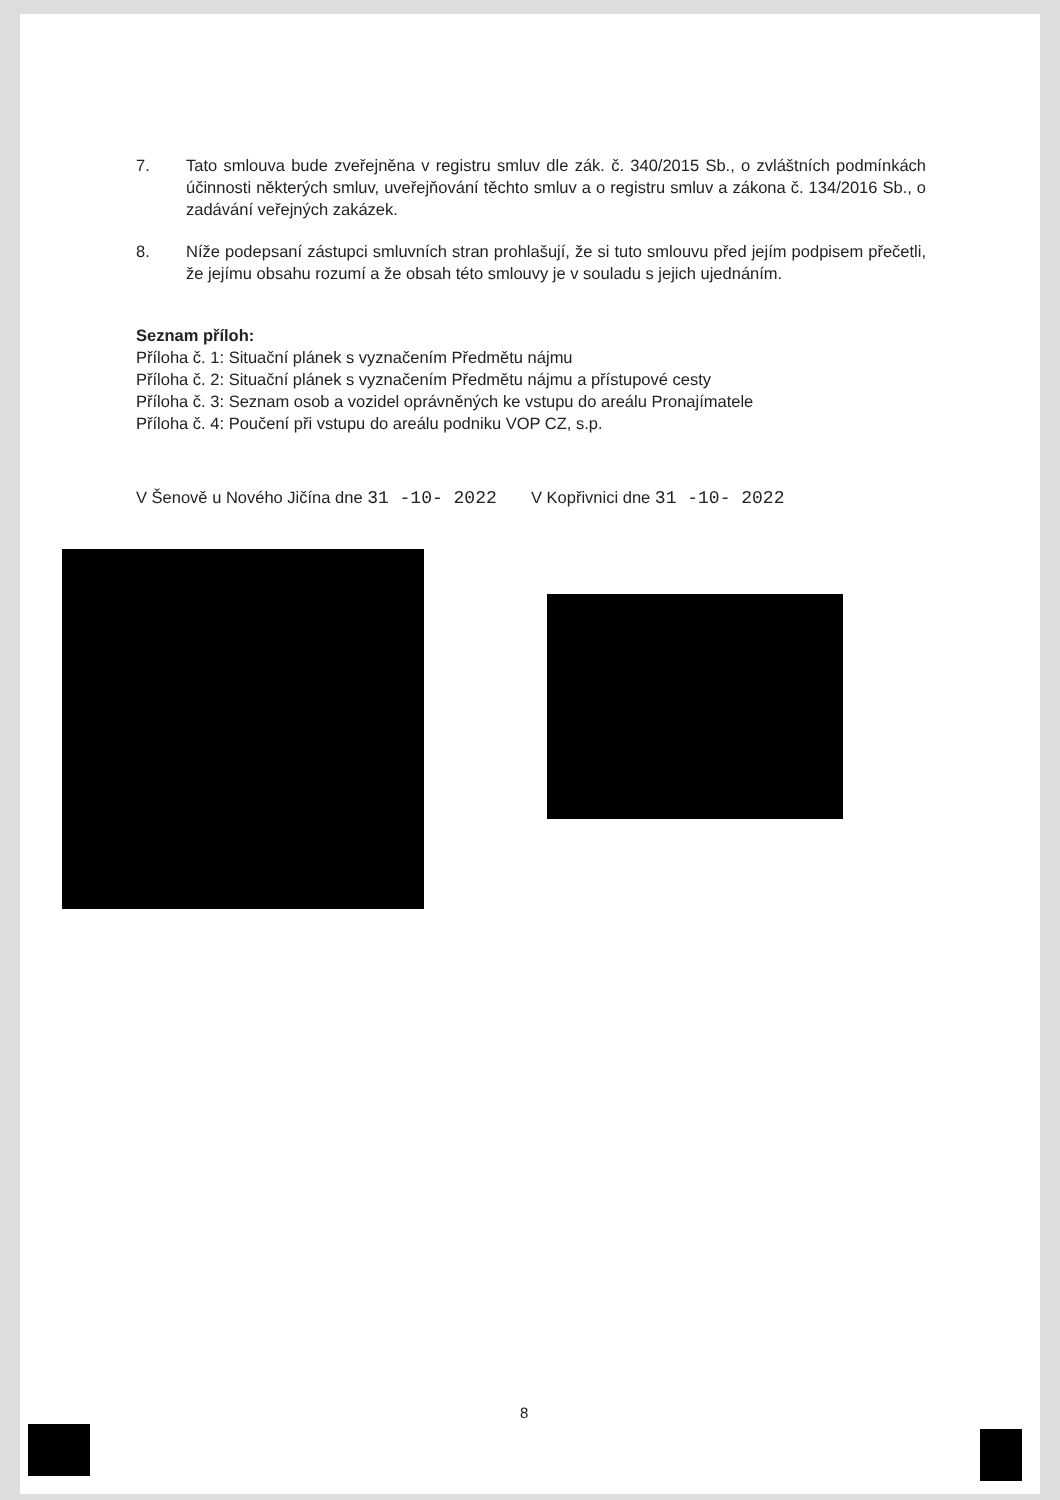7. Tato smlouva bude zveřejněna v registru smluv dle zák. č. 340/2015 Sb., o zvláštních podmínkách účinnosti některých smluv, uveřejňování těchto smluv a o registru smluv a zákona č. 134/2016 Sb., o zadávání veřejných zakázek.
8. Níže podepsaní zástupci smluvních stran prohlašují, že si tuto smlouvu před jejím podpisem přečetli, že jejímu obsahu rozumí a že obsah této smlouvy je v souladu s jejich ujednáním.
Seznam příloh:
Příloha č. 1: Situační plánek s vyznačením Předmětu nájmu
Příloha č. 2: Situační plánek s vyznačením Předmětu nájmu a přístupové cesty
Příloha č. 3: Seznam osob a vozidel oprávněných ke vstupu do areálu Pronajímatele
Příloha č. 4: Poučení při vstupu do areálu podniku VOP CZ, s.p.
V Šenově u Nového Jičína dne 31 -10- 2022 V Kopřivnici dne 31 -10- 2022
8